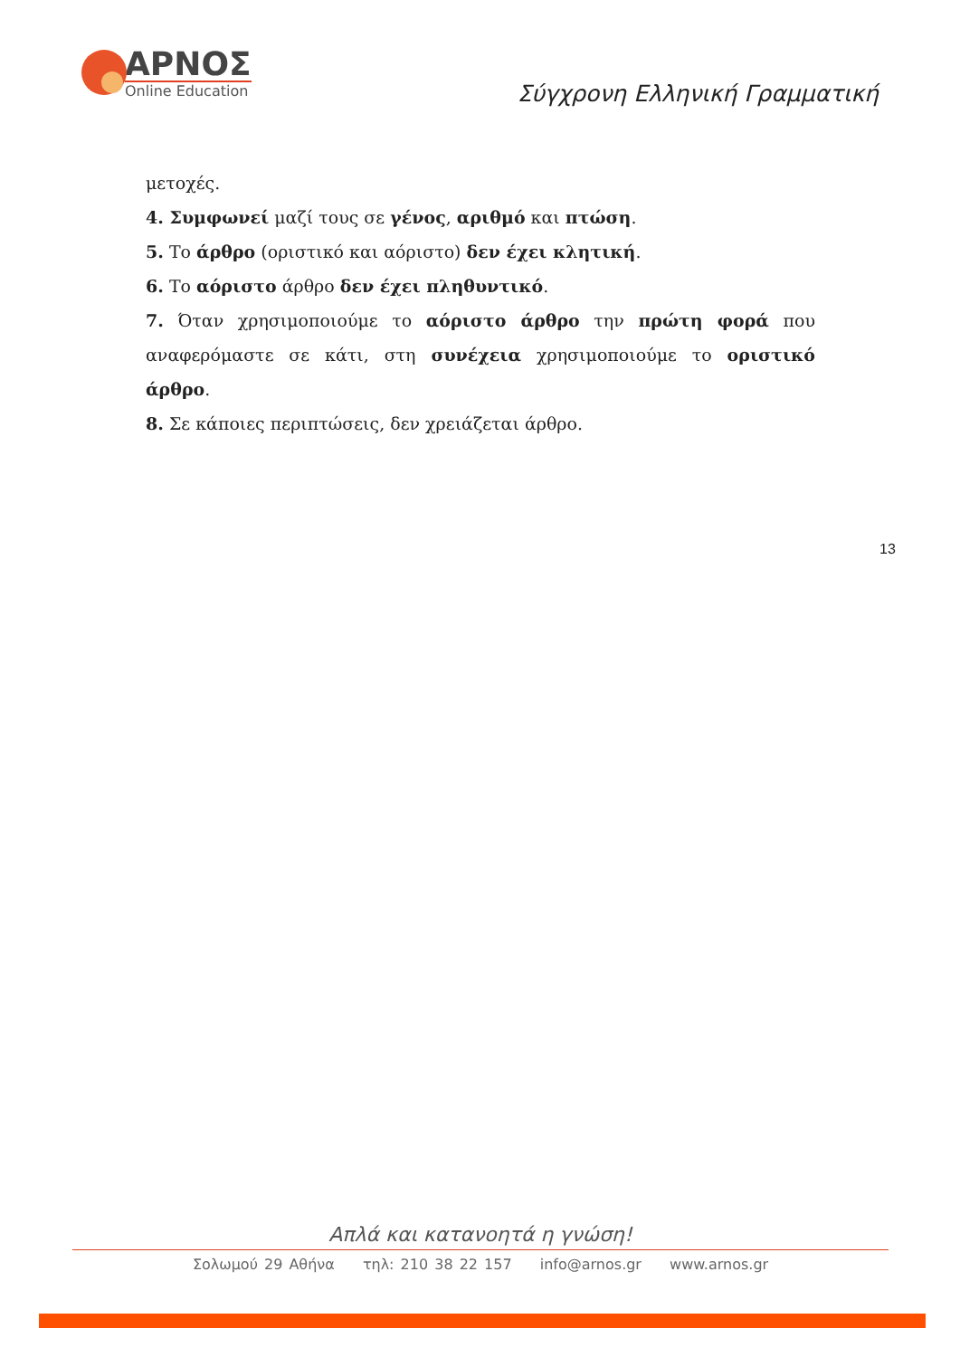ΑΡΝΟΣ
Online Education
Σύγχρονη Ελληνική Γραμματική
μετοχές.
4. Συμφωνεί μαζί τους σε γένος, αριθμό και πτώση.
5. Το άρθρο (οριστικό και αόριστο) δεν έχει κλητική.
6. Το αόριστο άρθρο δεν έχει πληθυντικό.
7. Όταν χρησιμοποιούμε το αόριστο άρθρο την πρώτη φορά που αναφερόμαστε σε κάτι, στη συνέχεια χρησιμοποιούμε το οριστικό άρθρο.
8. Σε κάποιες περιπτώσεις, δεν χρειάζεται άρθρο.
13
Απλά και κατανοητά η γνώση!
Σολωμού 29 Αθήνα τηλ: 210 38 22 157 info@arnos.gr www.arnos.gr